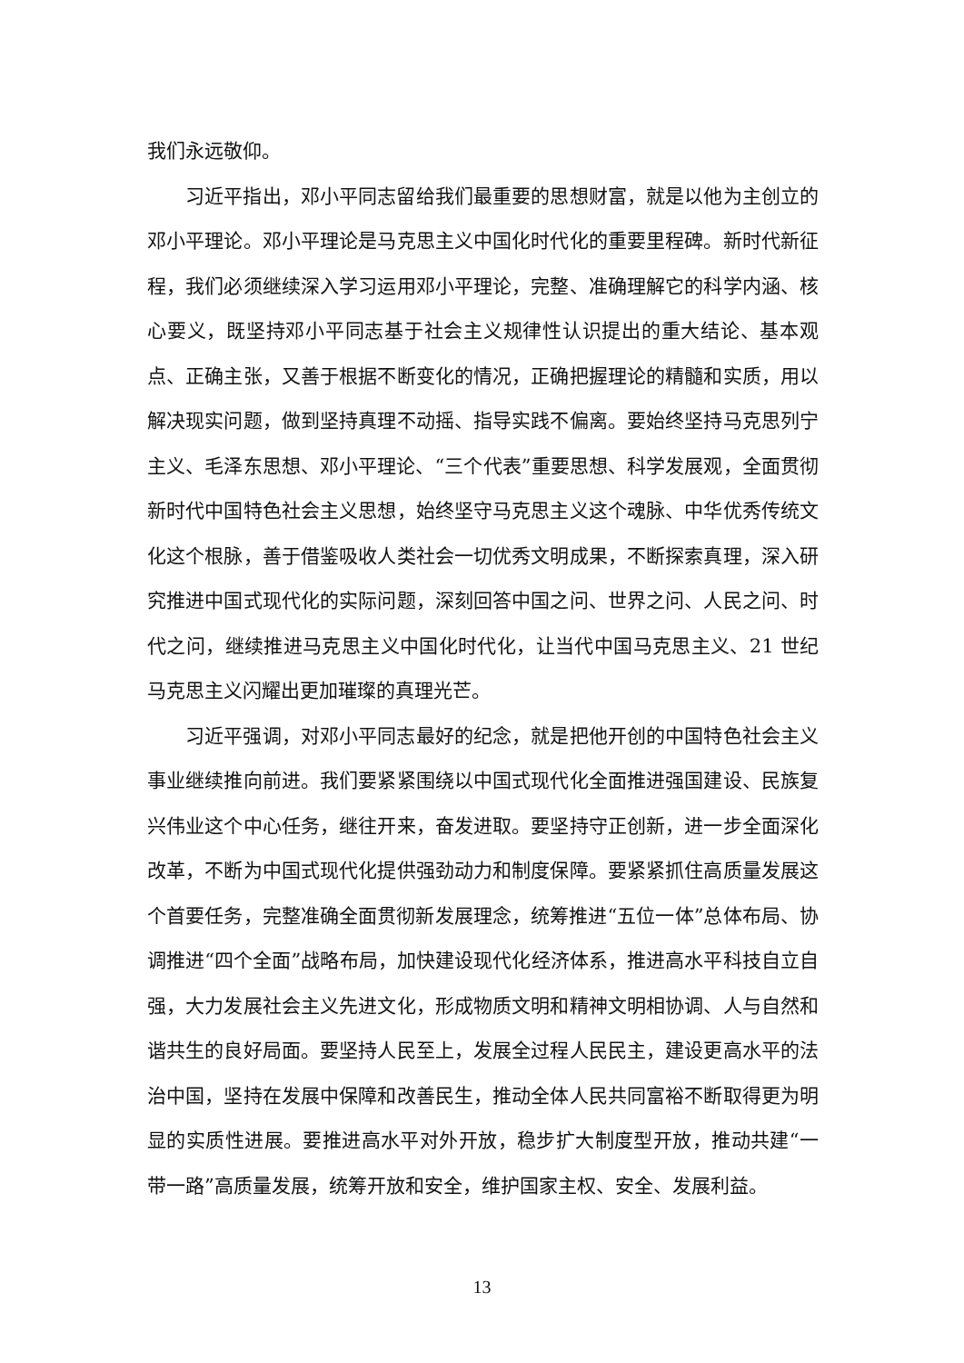我们永远敬仰。
习近平指出，邓小平同志留给我们最重要的思想财富，就是以他为主创立的邓小平理论。邓小平理论是马克思主义中国化时代化的重要里程碑。新时代新征程，我们必须继续深入学习运用邓小平理论，完整、准确理解它的科学内涵、核心要义，既坚持邓小平同志基于社会主义规律性认识提出的重大结论、基本观点、正确主张，又善于根据不断变化的情况，正确把握理论的精髓和实质，用以解决现实问题，做到坚持真理不动摇、指导实践不偏离。要始终坚持马克思列宁主义、毛泽东思想、邓小平理论、“三个代表”重要思想、科学发展观，全面贯彻新时代中国特色社会主义思想，始终坚守马克思主义这个魂脉、中华优秀传统文化这个根脉，善于借鉴吸收人类社会一切优秀文明成果，不断探索真理，深入研究推进中国式现代化的实际问题，深刻回答中国之问、世界之问、人民之问、时代之问，继续推进马克思主义中国化时代化，让当代中国马克思主义、21 世纪马克思主义闪耀出更加璀璨的真理光芒。
习近平强调，对邓小平同志最好的纪念，就是把他开创的中国特色社会主义事业继续推向前进。我们要紧紧围绕以中国式现代化全面推进强国建设、民族复兴伟业这个中心任务，继往开来，奋发进取。要坚持守正创新，进一步全面深化改革，不断为中国式现代化提供强劲动力和制度保障。要紧紧抓住高质量发展这个首要任务，完整准确全面贯彻新发展理念，统筹推进“五位一体”总体布局、协调推进“四个全面”战略布局，加快建设现代化经济体系，推进高水平科技自立自强，大力发展社会主义先进文化，形成物质文明和精神文明相协调、人与自然和谐共生的良好局面。要坚持人民至上，发展全过程人民民主，建设更高水平的法治中国，坚持在发展中保障和改善民生，推动全体人民共同富裕不断取得更为明显的实质性进展。要推进高水平对外开放，稳步扩大制度型开放，推动共建“一带一路”高质量发展，统筹开放和安全，维护国家主权、安全、发展利益。
13